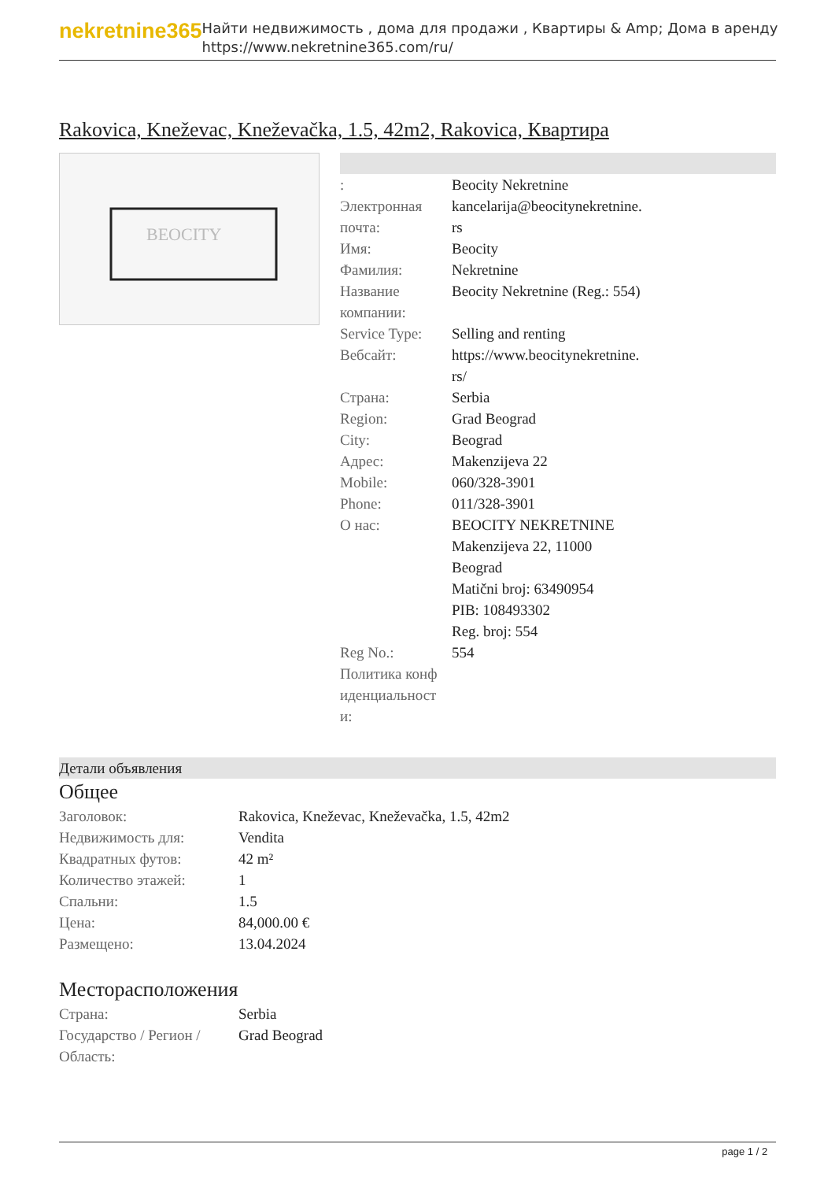nekretnine365
Найти недвижимость , дома для продажи , Квартиры & Amp; Дома в аренду
https://www.nekretnine365.com/ru/
Rakovica, Kneževac, Kneževačka, 1.5, 42m2, Rakovica, Квартира
BEOCITY
| : | Beocity Nekretnine |
| Электронная почта: | kancelarija@beocitynekretnine. rs |
| Имя: | Beocity |
| Фамилия: | Nekretnine |
| Название компании: | Beocity Nekretnine (Reg.: 554) |
| Service Type: | Selling and renting |
| Вебсайт: | https://www.beocitynekretnine. rs/ |
| Страна: | Serbia |
| Region: | Grad Beograd |
| City: | Beograd |
| Адрес: | Makenzijeva 22 |
| Mobile: | 060/328-3901 |
| Phone: | 011/328-3901 |
| О нас: | BEOCITY NEKRETNINE Makenzijeva 22, 11000 Beograd Matični broj: 63490954 PIB: 108493302 Reg. broj: 554 |
| Reg No.: | 554 |
| Политика конф иденциальност и: | |
Детали объявления
Общее
| Заголовок: | Rakovica, Kneževac, Kneževačka, 1.5, 42m2 |
| Недвижимость для: | Vendita |
| Квадратных футов: | 42 m² |
| Количество этажей: | 1 |
| Спальни: | 1.5 |
| Цена: | 84,000.00 € |
| Размещено: | 13.04.2024 |
Месторасположения
| Страна: | Serbia |
| Государство / Регион / Область: | Grad Beograd |
page 1 / 2